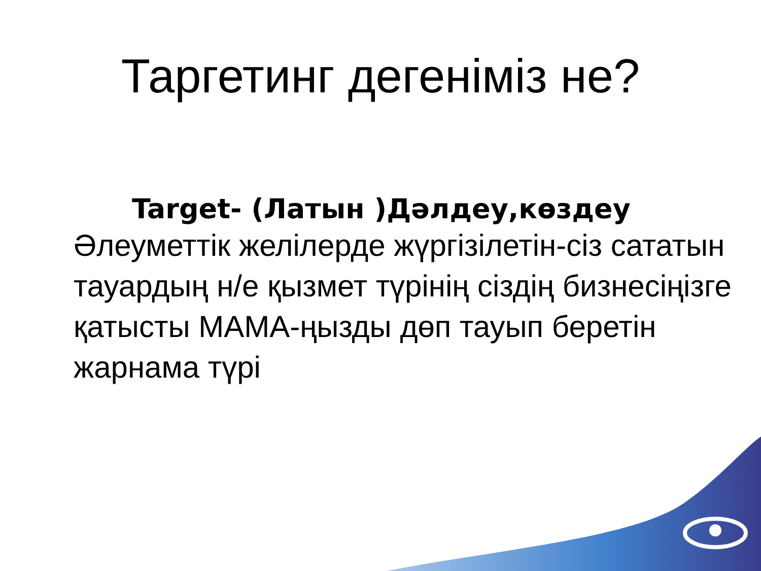Таргетинг дегеніміз не?
Target- (Латын )Дәлдеу,көздеу
Әлеуметтік желілерде жүргізілетін-сіз сататын тауардың н/е қызмет түрінің сіздің бизнесіңізге қатысты МАМА-ңызды дөп тауып беретін жарнама түрі